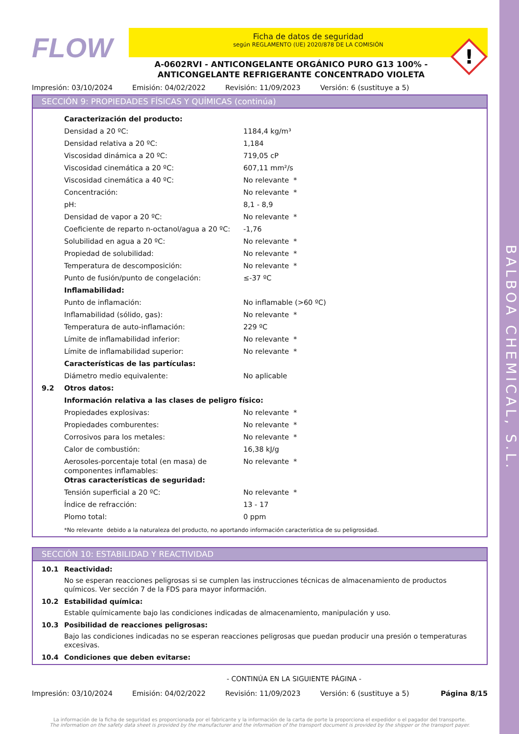BALBOA CHEMICAL, S.L.
FLOW
Ficha de datos de seguridad
según REGLAMENTO (UE) 2020/878 DE LA COMISIÓN
A-0602RVI - ANTICONGELANTE ORGÁNICO PURO G13 100% -
ANTICONGELANTE REFRIGERANTE CONCENTRADO VIOLETA
Impresión: 03/10/2024 Emisión: 04/02/2022 Revisión: 11/09/2023 Versión: 6 (sustituye a 5)
SECCIÓN 9: PROPIEDADES FÍSICAS Y QUÍMICAS (continúa)
| | Caracterización del producto: | |
| | Densidad a 20 ºC: | 1184,4 kg/m³ |
| | Densidad relativa a 20 ºC: | 1,184 |
| | Viscosidad dinámica a 20 ºC: | 719,05 cP |
| | Viscosidad cinemática a 20 ºC: | 607,11 mm²/s |
| | Viscosidad cinemática a 40 ºC: | No relevante * |
| | Concentración: | No relevante * |
| | pH: | 8,1 - 8,9 |
| | Densidad de vapor a 20 ºC: | No relevante * |
| | Coeficiente de reparto n-octanol/agua a 20 ºC: | -1,76 |
| | Solubilidad en agua a 20 ºC: | No relevante * |
| | Propiedad de solubilidad: | No relevante * |
| | Temperatura de descomposición: | No relevante * |
| | Punto de fusión/punto de congelación: | ≤-37 ºC |
| | Inflamabilidad: | |
| | Punto de inflamación: | No inflamable (>60 ºC) |
| | Inflamabilidad (sólido, gas): | No relevante * |
| | Temperatura de auto-inflamación: | 229 ºC |
| | Límite de inflamabilidad inferior: | No relevante * |
| | Límite de inflamabilidad superior: | No relevante * |
| | Características de las partículas: | |
| | Diámetro medio equivalente: | No aplicable |
| 9.2 | Otros datos: | |
| | Información relativa a las clases de peligro físico: | |
| | Propiedades explosivas: | No relevante * |
| | Propiedades comburentes: | No relevante * |
| | Corrosivos para los metales: | No relevante * |
| | Calor de combustión: | 16,38 kJ/g |
| | Aerosoles-porcentaje total (en masa) de componentes inflamables: | No relevante * |
| | Otras características de seguridad: | |
| | Tensión superficial a 20 ºC: | No relevante * |
| | Índice de refracción: | 13 - 17 |
| | Plomo total: | 0 ppm |
*No relevante debido a la naturaleza del producto, no aportando información característica de su peligrosidad.
SECCIÓN 10: ESTABILIDAD Y REACTIVIDAD
10.1 Reactividad:
No se esperan reacciones peligrosas si se cumplen las instrucciones técnicas de almacenamiento de productos químicos. Ver sección 7 de la FDS para mayor información.
10.2 Estabilidad química:
Estable químicamente bajo las condiciones indicadas de almacenamiento, manipulación y uso.
10.3 Posibilidad de reacciones peligrosas:
Bajo las condiciones indicadas no se esperan reacciones peligrosas que puedan producir una presión o temperaturas excesivas.
10.4 Condiciones que deben evitarse:
- CONTINÚA EN LA SIGUIENTE PÁGINA -
Impresión: 03/10/2024 Emisión: 04/02/2022 Revisión: 11/09/2023 Versión: 6 (sustituye a 5) Página 8/15
La información de la ficha de seguridad es proporcionada por el fabricante y la información de la carta de porte la proporciona el expedidor o el pagador del transporte.
The information on the safety data sheet is provided by the manufacturer and the information of the transport document is provided by the shipper or the transport payer.
!